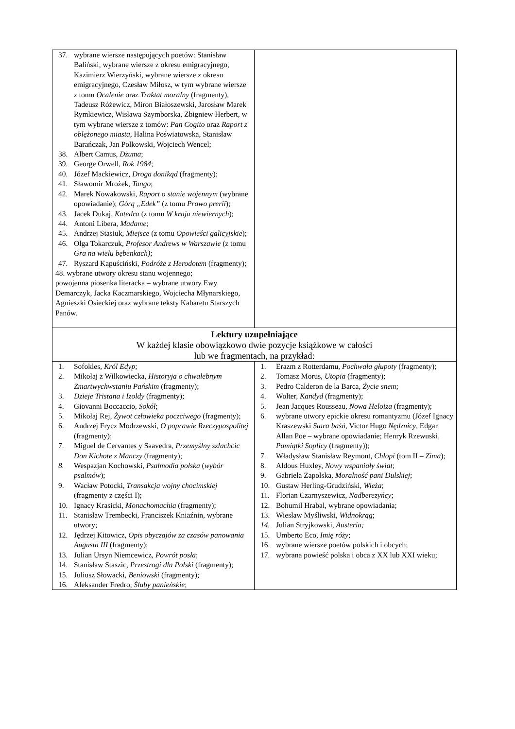| 37. wybrane wiersze następujących poetów: Stanisław Baliński, wybrane wiersze z okresu emigracyjnego, Kazimierz Wierzyński, wybrane wiersze z okresu emigracyjnego, Czesław Miłosz, w tym wybrane wiersze z tomu Ocalenie oraz Traktat moralny (fragmenty), Tadeusz Różewicz, Miron Białoszewski, Jarosław Marek Rymkiewicz, Wisława Szymborska, Zbigniew Herbert, w tym wybrane wiersze z tomów: Pan Cogito oraz Raport z oblężonego miasta , Halina Poświatowska, Stanisław Barańczak, Jan Polkowski, Wojciech Wencel; 38. Albert Camus, Dżuma ; 39. George Orwell, Rok 1984 ; 40. Józef Mackiewicz, Droga donikąd (fragmenty); 41. Sławomir Mrożek, Tango ; 42. Marek Nowakowski, Raport o stanie wojennym (wybrane opowiadanie); Górą „Edek” (z tomu Prawo prerii ); 43. Jacek Dukaj, Katedra (z tomu W kraju niewiernych ); 44. Antoni Libera, Madame ; 45. Andrzej Stasiuk, Miejsce (z tomu Opowieści galicyjskie ); 46. Olga Tokarczuk, Profesor Andrews w Warszawie (z tomu Gra na wielu bębenkach) ; 47. Ryszard Kapuściński, Podróże z Herodotem (fragmenty); 48. wybrane utwory okresu stanu wojennego; powojenna piosenka literacka – wybrane utwory Ewy Demarczyk, Jacka Kaczmarskiego, Wojciecha Młynarskiego, Agnieszki Osieckiej oraz wybrane teksty Kabaretu Starszych Panów. | |
| Lektury uzupełniające W każdej klasie obowiązkowo dwie pozycje książkowe w całości lub we fragmentach, na przykład: | |
| 1. Sofokles, Król Edyp ; 2. Mikołaj z Wilkowiecka, Historyja o chwalebnym Zmartwychwstaniu Pańskim (fragmenty); 3. Dzieje Tristana i Izoldy (fragmenty); 4. Giovanni Boccaccio, Sokół ; 5. Mikołaj Rej, Żywot człowieka poczciwego (fragmenty); 6. Andrzej Frycz Modrzewski, O poprawie Rzeczypospolitej (fragmenty); 7. Miguel de Cervantes y Saavedra, Przemyślny szlachcic Don Kichote z Manczy (fragmenty); 8. Wespazjan Kochowski, Psalmodia polska ( wybór psalmów ); 9. Wacław Potocki, Transakcja wojny chocimskiej (fragmenty z części I); 10. Ignacy Krasicki, Monachomachia (fragmenty); 11. Stanisław Trembecki, Franciszek Kniaźnin, wybrane utwory; 12. Jędrzej Kitowicz, Opis obyczajów za czasów panowania Augusta III (fragmenty); 13. Julian Ursyn Niemcewicz, Powrót posła ; 14. Stanisław Staszic, Przestrogi dla Polski (fragmenty); 15. Juliusz Słowacki, Beniowski (fragmenty); 16. Aleksander Fredro, Śluby panieńskie ; | 1. Erazm z Rotterdamu, Pochwała głupoty (fragmenty); 2. Tomasz Morus, Utopia (fragmenty); 3. Pedro Calderon de la Barca, Życie snem ; 4. Wolter, Kandyd (fragmenty); 5. Jean Jacques Rousseau, Nowa Heloiza (fragmenty); 6. wybrane utwory epickie okresu romantyzmu (Józef Ignacy Kraszewski Stara baśń , Victor Hugo Nędznicy , Edgar Allan Poe – wybrane opowiadanie; Henryk Rzewuski, Pamiątki Soplicy (fragmenty)); 7. Władysław Stanisław Reymont, Chłopi (tom II – Zima ); 8. Aldous Huxley, Nowy wspaniały świat ; 9. Gabriela Zapolska, Moralność pani Dulskiej ; 10. Gustaw Herling-Grudziński, Wieża ; 11. Florian Czarnyszewicz, Nadberezyńcy ; 12. Bohumil Hrabal, wybrane opowiadania; 13. Wiesław Myśliwski, Widnokrąg ; 14. Julian Stryjkowski, Austeria; 15. Umberto Eco, Imię róży ; 16. wybrane wiersze poetów polskich i obcych; 17. wybrana powieść polska i obca z XX lub XXI wieku; |